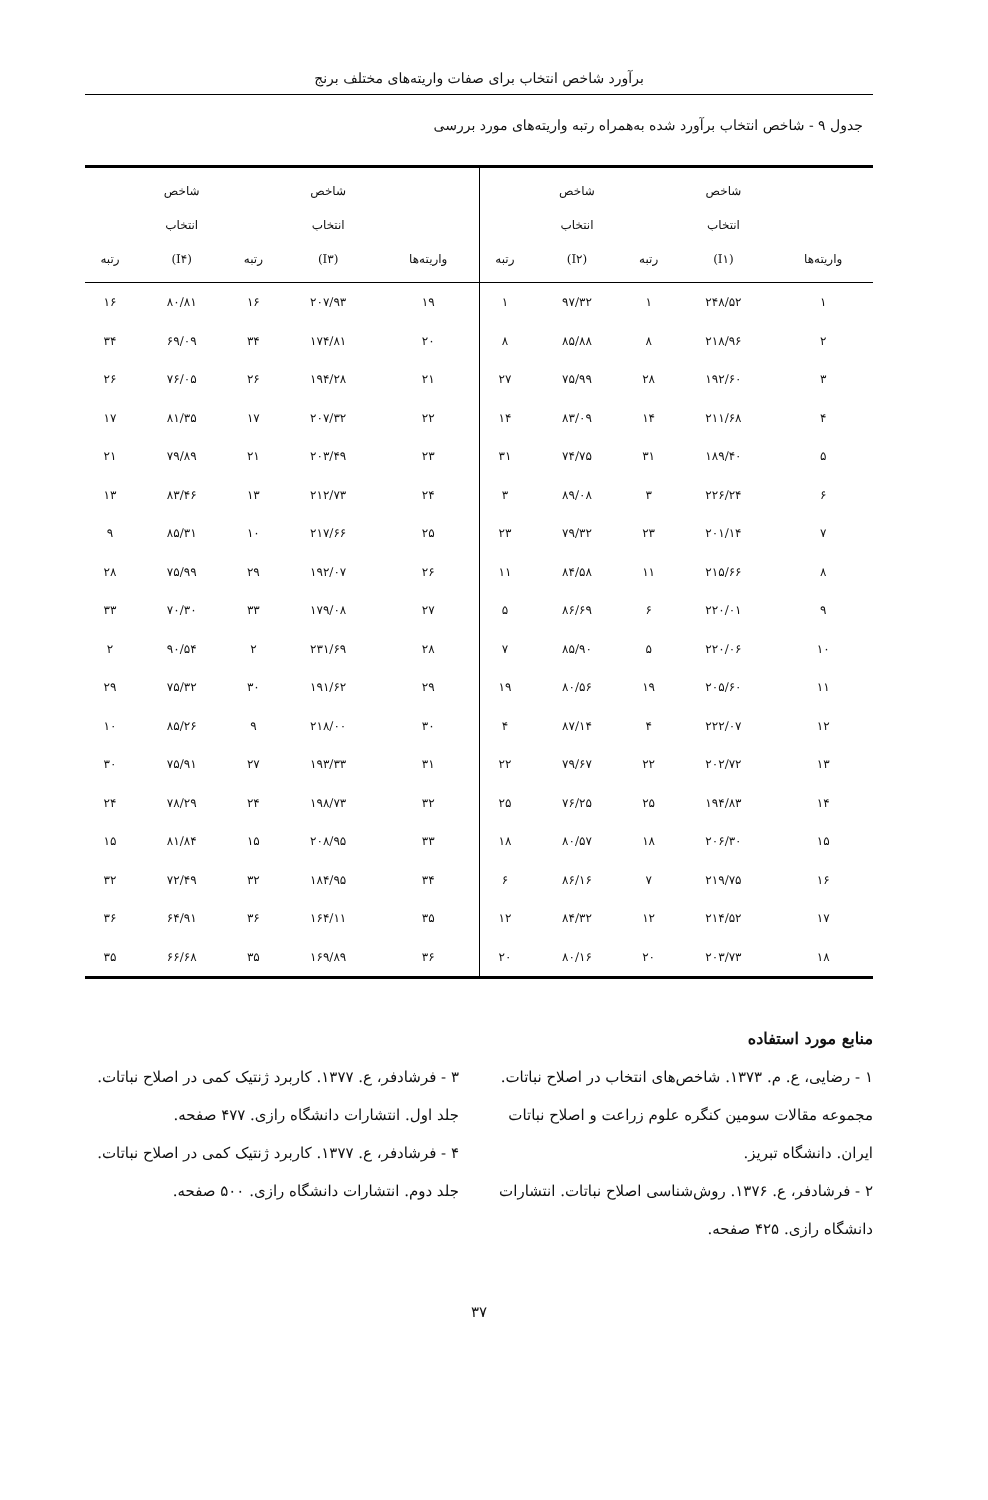برآورد شاخص انتخاب برای صفات واریته‌های مختلف برنج
جدول ۹ - شاخص انتخاب برآورد شده به‌همراه رتبه واریته‌های مورد بررسی
| واریته‌ها | شاخص انتخاب (I۱) | رتبه | شاخص انتخاب (I۲) | رتبه | واریته‌ها | شاخص انتخاب (I۳) | رتبه | شاخص انتخاب (I۴) | رتبه |
| --- | --- | --- | --- | --- | --- | --- | --- | --- | --- |
| ۱ | ۲۴۸/۵۲ | ۱ | ۹۷/۳۲ | ۱ | ۱۹ | ۲۰۷/۹۳ | ۱۶ | ۸۰/۸۱ | ۱۶ |
| ۲ | ۲۱۸/۹۶ | ۸ | ۸۵/۸۸ | ۸ | ۲۰ | ۱۷۴/۸۱ | ۳۴ | ۶۹/۰۹ | ۳۴ |
| ۳ | ۱۹۲/۶۰ | ۲۸ | ۷۵/۹۹ | ۲۷ | ۲۱ | ۱۹۴/۲۸ | ۲۶ | ۷۶/۰۵ | ۲۶ |
| ۴ | ۲۱۱/۶۸ | ۱۴ | ۸۳/۰۹ | ۱۴ | ۲۲ | ۲۰۷/۳۲ | ۱۷ | ۸۱/۳۵ | ۱۷ |
| ۵ | ۱۸۹/۴۰ | ۳۱ | ۷۴/۷۵ | ۳۱ | ۲۳ | ۲۰۳/۴۹ | ۲۱ | ۷۹/۸۹ | ۲۱ |
| ۶ | ۲۲۶/۲۴ | ۳ | ۸۹/۰۸ | ۳ | ۲۴ | ۲۱۲/۷۳ | ۱۳ | ۸۳/۴۶ | ۱۳ |
| ۷ | ۲۰۱/۱۴ | ۲۳ | ۷۹/۳۲ | ۲۳ | ۲۵ | ۲۱۷/۶۶ | ۱۰ | ۸۵/۳۱ | ۹ |
| ۸ | ۲۱۵/۶۶ | ۱۱ | ۸۴/۵۸ | ۱۱ | ۲۶ | ۱۹۲/۰۷ | ۲۹ | ۷۵/۹۹ | ۲۸ |
| ۹ | ۲۲۰/۰۱ | ۶ | ۸۶/۶۹ | ۵ | ۲۷ | ۱۷۹/۰۸ | ۳۳ | ۷۰/۳۰ | ۳۳ |
| ۱۰ | ۲۲۰/۰۶ | ۵ | ۸۵/۹۰ | ۷ | ۲۸ | ۲۳۱/۶۹ | ۲ | ۹۰/۵۴ | ۲ |
| ۱۱ | ۲۰۵/۶۰ | ۱۹ | ۸۰/۵۶ | ۱۹ | ۲۹ | ۱۹۱/۶۲ | ۳۰ | ۷۵/۳۲ | ۲۹ |
| ۱۲ | ۲۲۲/۰۷ | ۴ | ۸۷/۱۴ | ۴ | ۳۰ | ۲۱۸/۰۰ | ۹ | ۸۵/۲۶ | ۱۰ |
| ۱۳ | ۲۰۲/۷۲ | ۲۲ | ۷۹/۶۷ | ۲۲ | ۳۱ | ۱۹۳/۳۳ | ۲۷ | ۷۵/۹۱ | ۳۰ |
| ۱۴ | ۱۹۴/۸۳ | ۲۵ | ۷۶/۲۵ | ۲۵ | ۳۲ | ۱۹۸/۷۳ | ۲۴ | ۷۸/۲۹ | ۲۴ |
| ۱۵ | ۲۰۶/۳۰ | ۱۸ | ۸۰/۵۷ | ۱۸ | ۳۳ | ۲۰۸/۹۵ | ۱۵ | ۸۱/۸۴ | ۱۵ |
| ۱۶ | ۲۱۹/۷۵ | ۷ | ۸۶/۱۶ | ۶ | ۳۴ | ۱۸۴/۹۵ | ۳۲ | ۷۲/۴۹ | ۳۲ |
| ۱۷ | ۲۱۴/۵۲ | ۱۲ | ۸۴/۳۲ | ۱۲ | ۳۵ | ۱۶۴/۱۱ | ۳۶ | ۶۴/۹۱ | ۳۶ |
| ۱۸ | ۲۰۳/۷۳ | ۲۰ | ۸۰/۱۶ | ۲۰ | ۳۶ | ۱۶۹/۸۹ | ۳۵ | ۶۶/۶۸ | ۳۵ |
منابع مورد استفاده
۱ - رضایی، ع. م. ۱۳۷۳. شاخص‌های انتخاب در اصلاح نباتات. مجموعه مقالات سومین کنگره علوم زراعت و اصلاح نباتات ایران. دانشگاه تبریز.
۲ - فرشادفر، ع. ۱۳۷۶. روش‌شناسی اصلاح نباتات. انتشارات دانشگاه رازی. ۴۲۵ صفحه.
۳ - فرشادفر، ع. ۱۳۷۷. کاربرد ژنتیک کمی در اصلاح نباتات. جلد اول. انتشارات دانشگاه رازی. ۴۷۷ صفحه.
۴ - فرشادفر، ع. ۱۳۷۷. کاربرد ژنتیک کمی در اصلاح نباتات. جلد دوم. انتشارات دانشگاه رازی. ۵۰۰ صفحه.
۳۷